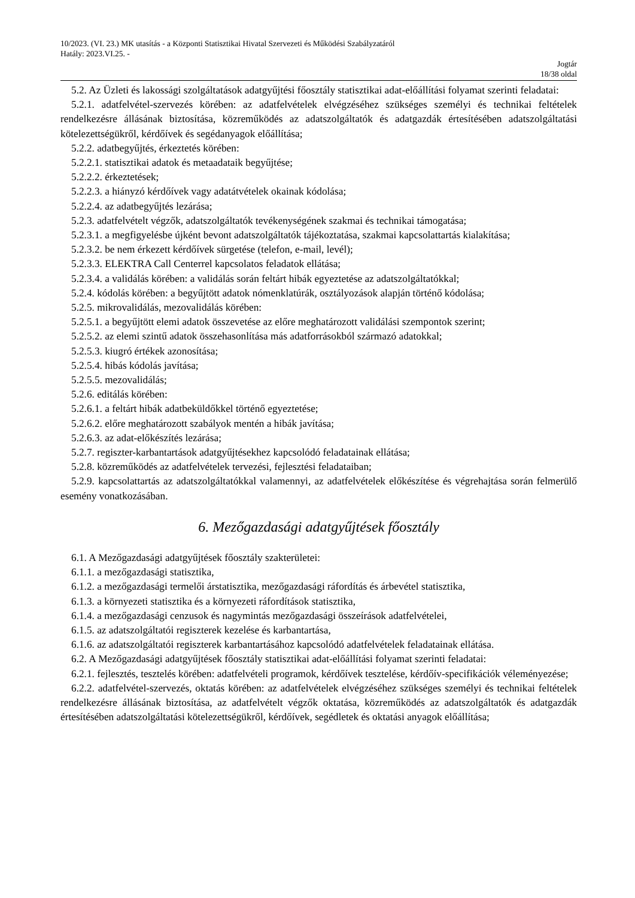10/2023. (VI. 23.) MK utasítás - a Központi Statisztikai Hivatal Szervezeti és Működési Szabályzatáról
Hatály: 2023.VI.25. -
Jogtár
18/38 oldal
5.2. Az Üzleti és lakossági szolgáltatások adatgyűjtési főosztály statisztikai adat-előállítási folyamat szerinti feladatai:
5.2.1. adatfelvétel-szervezés körében: az adatfelvételek elvégzéséhez szükséges személyi és technikai feltételek rendelkezésre állásának biztosítása, közreműködés az adatszolgáltatók és adatgazdák értesítésében adatszolgáltatási kötelezettségükről, kérdőívek és segédanyagok előállítása;
5.2.2. adatbegyűjtés, érkeztetés körében:
5.2.2.1. statisztikai adatok és metaadataik begyűjtése;
5.2.2.2. érkeztetések;
5.2.2.3. a hiányzó kérdőívek vagy adatátvételek okainak kódolása;
5.2.2.4. az adatbegyűjtés lezárása;
5.2.3. adatfelvételt végzők, adatszolgáltatók tevékenységének szakmai és technikai támogatása;
5.2.3.1. a megfigyelésbe újként bevont adatszolgáltatók tájékoztatása, szakmai kapcsolattartás kialakítása;
5.2.3.2. be nem érkezett kérdőívek sürgetése (telefon, e-mail, levél);
5.2.3.3. ELEKTRA Call Centerrel kapcsolatos feladatok ellátása;
5.2.3.4. a validálás körében: a validálás során feltárt hibák egyeztetése az adatszolgáltatókkal;
5.2.4. kódolás körében: a begyűjtött adatok nómenklatúrák, osztályozások alapján történő kódolása;
5.2.5. mikrovalidálás, mezovalidálás körében:
5.2.5.1. a begyűjtött elemi adatok összevetése az előre meghatározott validálási szempontok szerint;
5.2.5.2. az elemi szintű adatok összehasonlítása más adatforrásokból származó adatokkal;
5.2.5.3. kiugró értékek azonosítása;
5.2.5.4. hibás kódolás javítása;
5.2.5.5. mezovalidálás;
5.2.6. editálás körében:
5.2.6.1. a feltárt hibák adatbeküldőkkel történő egyeztetése;
5.2.6.2. előre meghatározott szabályok mentén a hibák javítása;
5.2.6.3. az adat-előkészítés lezárása;
5.2.7. regiszter-karbantartások adatgyűjtésekhez kapcsolódó feladatainak ellátása;
5.2.8. közreműködés az adatfelvételek tervezési, fejlesztési feladataiban;
5.2.9. kapcsolattartás az adatszolgáltatókkal valamennyi, az adatfelvételek előkészítése és végrehajtása során felmerülő esemény vonatkozásában.
6. Mezőgazdasági adatgyűjtések főosztály
6.1. A Mezőgazdasági adatgyűjtések főosztály szakterületei:
6.1.1. a mezőgazdasági statisztika,
6.1.2. a mezőgazdasági termelői árstatisztika, mezőgazdasági ráfordítás és árbevétel statisztika,
6.1.3. a környezeti statisztika és a környezeti ráfordítások statisztika,
6.1.4. a mezőgazdasági cenzusok és nagymintás mezőgazdasági összeírások adatfelvételei,
6.1.5. az adatszolgáltatói regiszterek kezelése és karbantartása,
6.1.6. az adatszolgáltatói regiszterek karbantartásához kapcsolódó adatfelvételek feladatainak ellátása.
6.2. A Mezőgazdasági adatgyűjtések főosztály statisztikai adat-előállítási folyamat szerinti feladatai:
6.2.1. fejlesztés, tesztelés körében: adatfelvételi programok, kérdőívek tesztelése, kérdőív-specifikációk véleményezése;
6.2.2. adatfelvétel-szervezés, oktatás körében: az adatfelvételek elvégzéséhez szükséges személyi és technikai feltételek rendelkezésre állásának biztosítása, az adatfelvételt végzők oktatása, közreműködés az adatszolgáltatók és adatgazdák értesítésében adatszolgáltatási kötelezettségükről, kérdőívek, segédletek és oktatási anyagok előállítása;